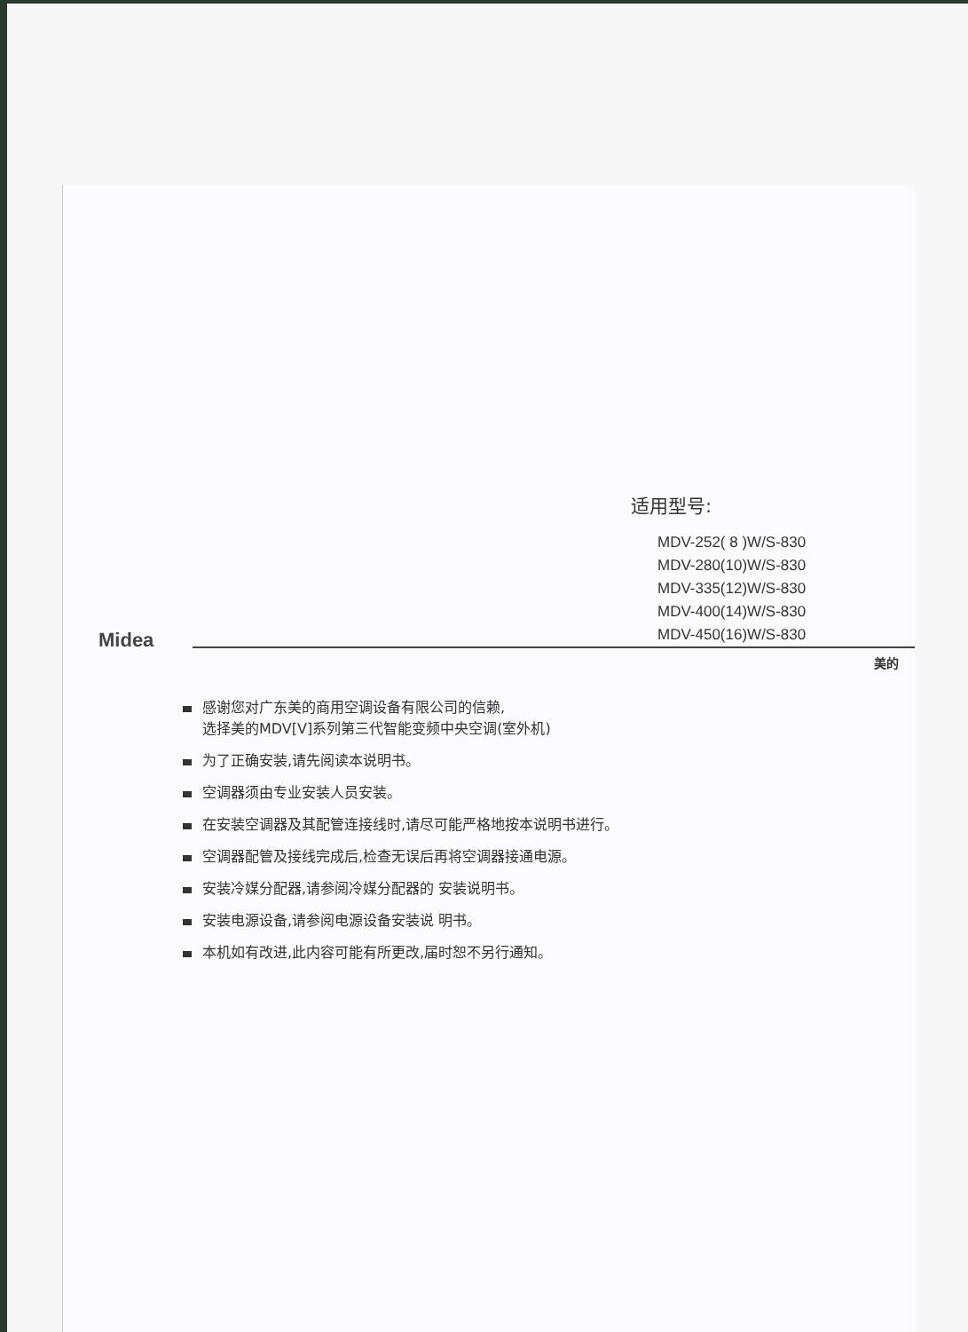适用型号:
MDV-252( 8 )W/S-830
MDV-280(10)W/S-830
MDV-335(12)W/S-830
MDV-400(14)W/S-830
MDV-450(16)W/S-830
Midea
美的
感谢您对广东美的商用空调设备有限公司的信赖,
选择美的MDV[V]系列第三代智能变频中央空调(室外机)
为了正确安装,请先阅读本说明书。
空调器须由专业安装人员安装。
在安装空调器及其配管连接线时,请尽可能严格地按本说明书进行。
空调器配管及接线完成后,检查无误后再将空调器接通电源。
安装冷媒分配器,请参阅冷媒分配器的 安装说明书。
安装电源设备,请参阅电源设备安装说 明书。
本机如有改进,此内容可能有所更改,届时恕不另行通知。